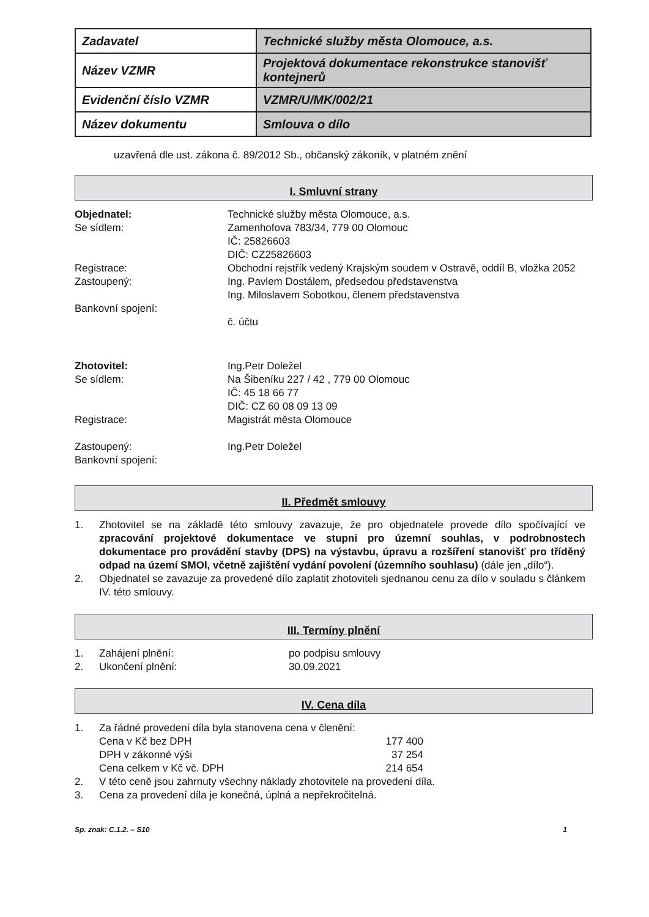| Zadavatel | Technické služby města Olomouce, a.s. |
| Název VZMR | Projektová dokumentace rekonstrukce stanovišť kontejnerů |
| Evidenční číslo VZMR | VZMR/U/MK/002/21 |
| Název dokumentu | Smlouva o dílo |
uzavřená dle ust. zákona č. 89/2012 Sb., občanský zákoník, v platném znění
I. Smluvní strany
Objednatel:
Se sídlem:
Technické služby města Olomouce, a.s.
Zamenhofova 783/34, 779 00 Olomouc
IČ: 25826603
DIČ: CZ25826603
Registrace: Obchodní rejstřík vedený Krajským soudem v Ostravě, oddíl B, vložka 2052
Zastoupený: Ing. Pavlem Dostálem, předsedou představenstva
Ing. Miloslavem Sobotkou, členem představenstva
Bankovní spojení:
č. účtu
Zhotovitel:
Se sídlem:
Ing.Petr Doležel
Na Šibeníku 227 / 42 , 779 00 Olomouc
IČ: 45 18 66 77
DIČ: CZ 60 08 09 13 09
Registrace: Magistrát města Olomouce
Zastoupený:
Bankovní spojení:
Ing.Petr Doležel
II. Předmět smlouvy
1. Zhotovitel se na základě této smlouvy zavazuje, že pro objednatele provede dílo spočívající ve zpracování projektové dokumentace ve stupni pro územní souhlas, v podrobnostech dokumentace pro provádění stavby (DPS) na výstavbu, úpravu a rozšíření stanovišť pro tříděný odpad na území SMOl, včetně zajištění vydání povolení (územního souhlasu) (dále jen „dílo“).
2. Objednatel se zavazuje za provedené dílo zaplatit zhotoviteli sjednanou cenu za dílo v souladu s článkem IV. této smlouvy.
III. Termíny plnění
1. Zahájení plnění: po podpisu smlouvy
2. Ukončení plnění: 30.09.2021
IV. Cena díla
1. Za řádné provedení díla byla stanovena cena v členění:
| Cena v Kč bez DPH | 177 400 |
| DPH v zákonné výši | 37 254 |
| Cena celkem v Kč vč. DPH | 214 654 |
2. V této ceně jsou zahrnuty všechny náklady zhotovitele na provedení díla.
3. Cena za provedení díla je konečná, úplná a nepřekročitelná.
Sp. znak: C.1.2. – S10 1